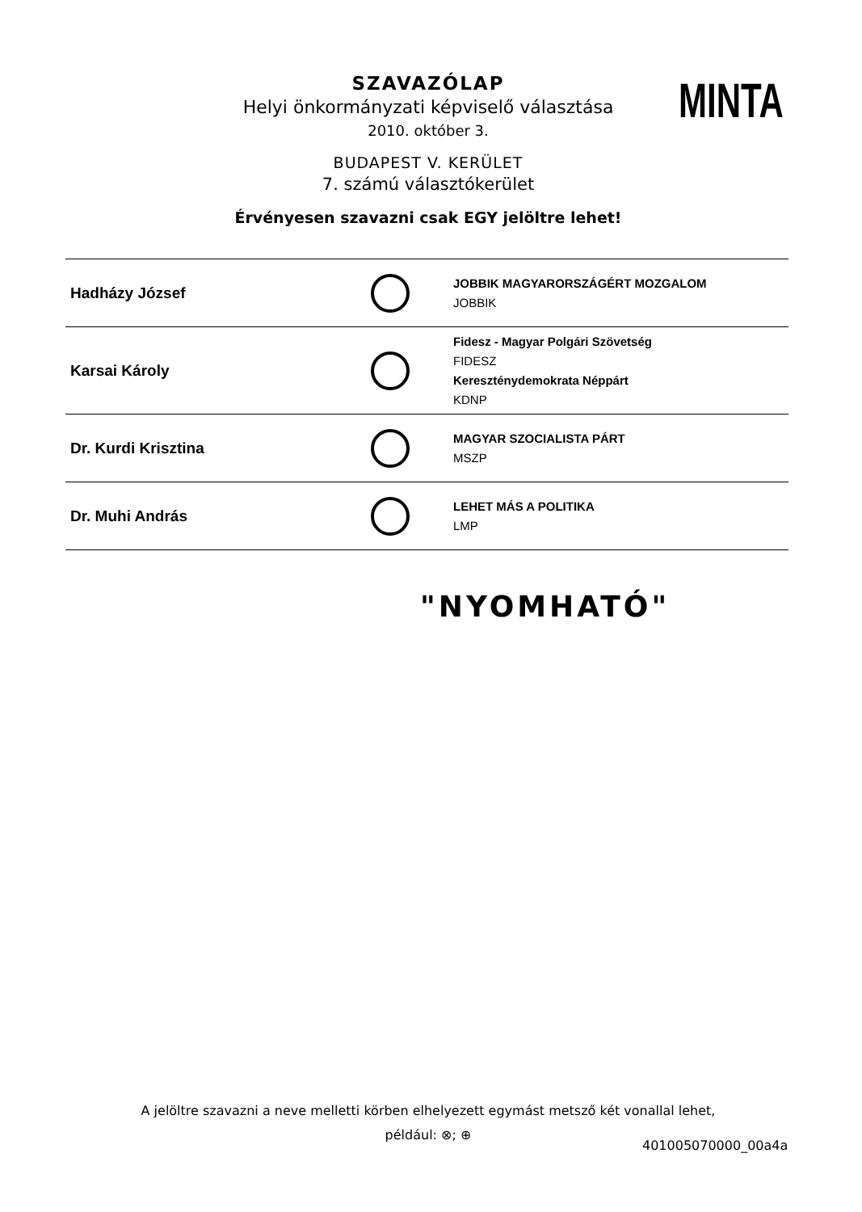SZAVAZÓLAP
Helyi önkormányzati képviselő választása
2010. október 3.
BUDAPEST V. KERÜLET
7. számú választókerület
Érvényesen szavazni csak EGY jelöltre lehet!
MINTA
| Hadházy József | | JOBBIK MAGYARORSZÁGÉRT MOZGALOM JOBBIK |
| Karsai Károly | | Fidesz - Magyar Polgári Szövetség FIDESZ Kereszténydemokrata Néppárt KDNP |
| Dr. Kurdi Krisztina | | MAGYAR SZOCIALISTA PÁRT MSZP |
| Dr. Muhi András | | LEHET MÁS A POLITIKA LMP |
"NYOMHATÓ"
A jelöltre szavazni a neve melletti körben elhelyezett egymást metsző két vonallal lehet,
például: ⊗; ⊕
401005070000_00a4a